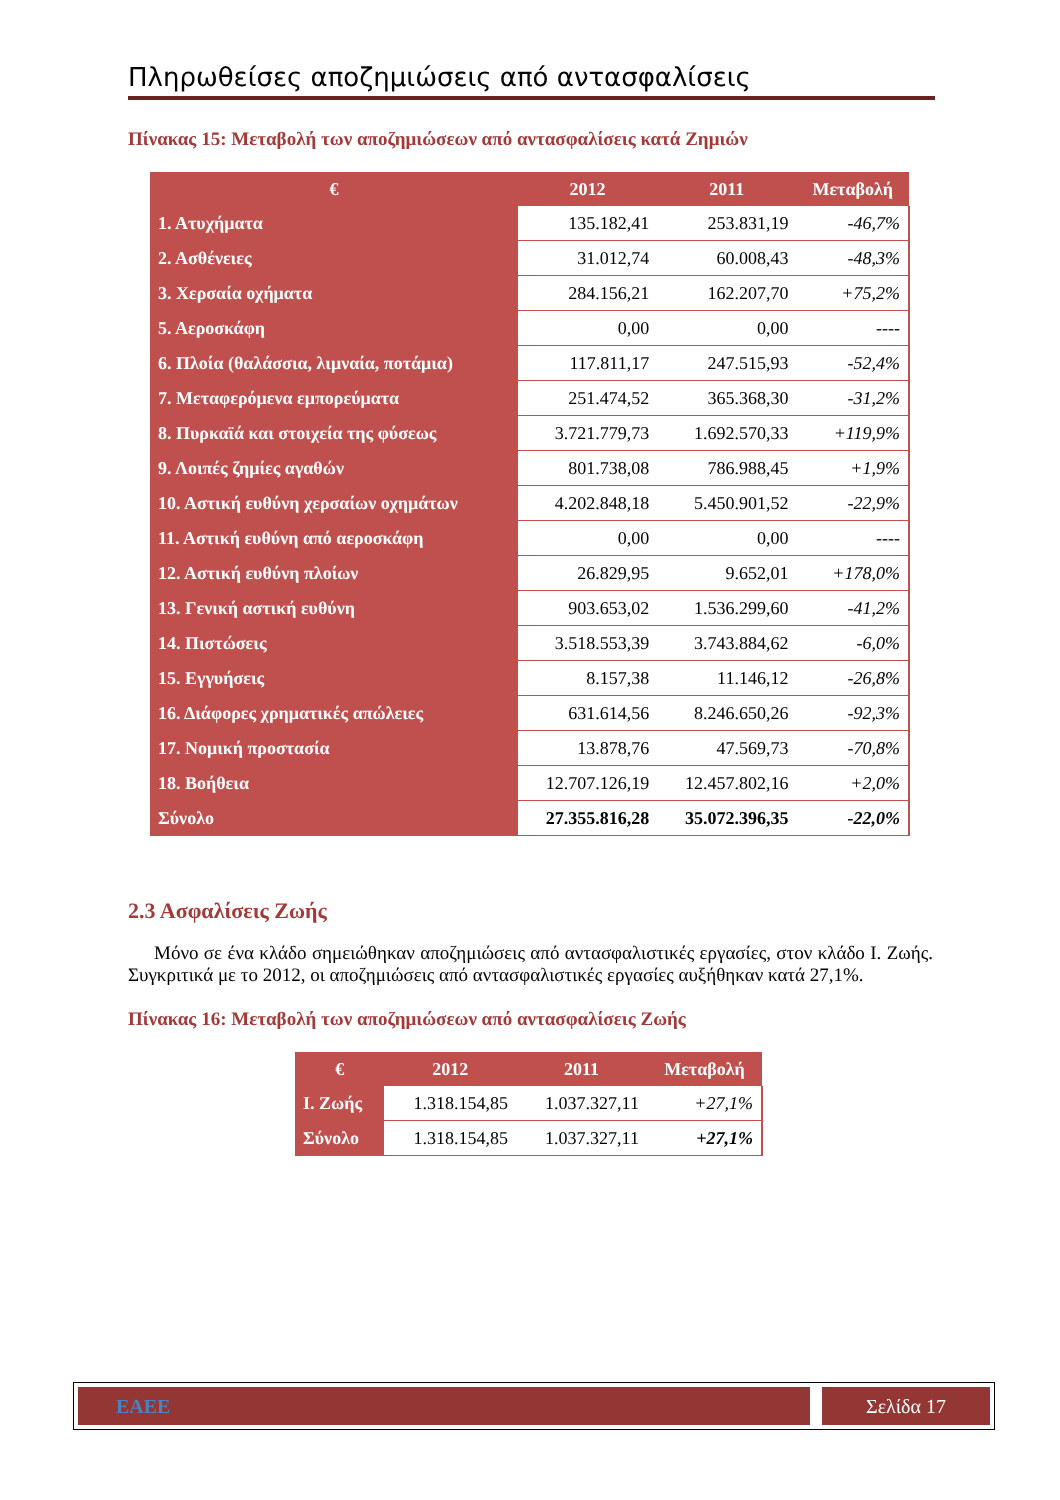Πληρωθείσες αποζημιώσεις από αντασφαλίσεις
Πίνακας 15: Μεταβολή των αποζημιώσεων από αντασφαλίσεις κατά Ζημιών
| € | 2012 | 2011 | Μεταβολή |
| --- | --- | --- | --- |
| 1. Ατυχήματα | 135.182,41 | 253.831,19 | -46,7% |
| 2. Ασθένειες | 31.012,74 | 60.008,43 | -48,3% |
| 3. Χερσαία οχήματα | 284.156,21 | 162.207,70 | +75,2% |
| 5. Αεροσκάφη | 0,00 | 0,00 | ---- |
| 6. Πλοία (θαλάσσια, λιμναία, ποτάμια) | 117.811,17 | 247.515,93 | -52,4% |
| 7. Μεταφερόμενα εμπορεύματα | 251.474,52 | 365.368,30 | -31,2% |
| 8. Πυρκαϊά και στοιχεία της φύσεως | 3.721.779,73 | 1.692.570,33 | +119,9% |
| 9. Λοιπές ζημίες αγαθών | 801.738,08 | 786.988,45 | +1,9% |
| 10. Αστική ευθύνη χερσαίων οχημάτων | 4.202.848,18 | 5.450.901,52 | -22,9% |
| 11. Αστική ευθύνη από αεροσκάφη | 0,00 | 0,00 | ---- |
| 12. Αστική ευθύνη πλοίων | 26.829,95 | 9.652,01 | +178,0% |
| 13. Γενική αστική ευθύνη | 903.653,02 | 1.536.299,60 | -41,2% |
| 14. Πιστώσεις | 3.518.553,39 | 3.743.884,62 | -6,0% |
| 15. Εγγυήσεις | 8.157,38 | 11.146,12 | -26,8% |
| 16. Διάφορες χρηματικές απώλειες | 631.614,56 | 8.246.650,26 | -92,3% |
| 17. Νομική προστασία | 13.878,76 | 47.569,73 | -70,8% |
| 18. Βοήθεια | 12.707.126,19 | 12.457.802,16 | +2,0% |
| Σύνολο | 27.355.816,28 | 35.072.396,35 | -22,0% |
2.3 Ασφαλίσεις Ζωής
Μόνο σε ένα κλάδο σημειώθηκαν αποζημιώσεις από αντασφαλιστικές εργασίες, στον κλάδο Ι. Ζωής. Συγκριτικά με το 2012, οι αποζημιώσεις από αντασφαλιστικές εργασίες αυξήθηκαν κατά 27,1%.
Πίνακας 16: Μεταβολή των αποζημιώσεων από αντασφαλίσεις Ζωής
| € | 2012 | 2011 | Μεταβολή |
| --- | --- | --- | --- |
| Ι. Ζωής | 1.318.154,85 | 1.037.327,11 | +27,1% |
| Σύνολο | 1.318.154,85 | 1.037.327,11 | +27,1% |
ΕΑΕΕ Σελίδα 17